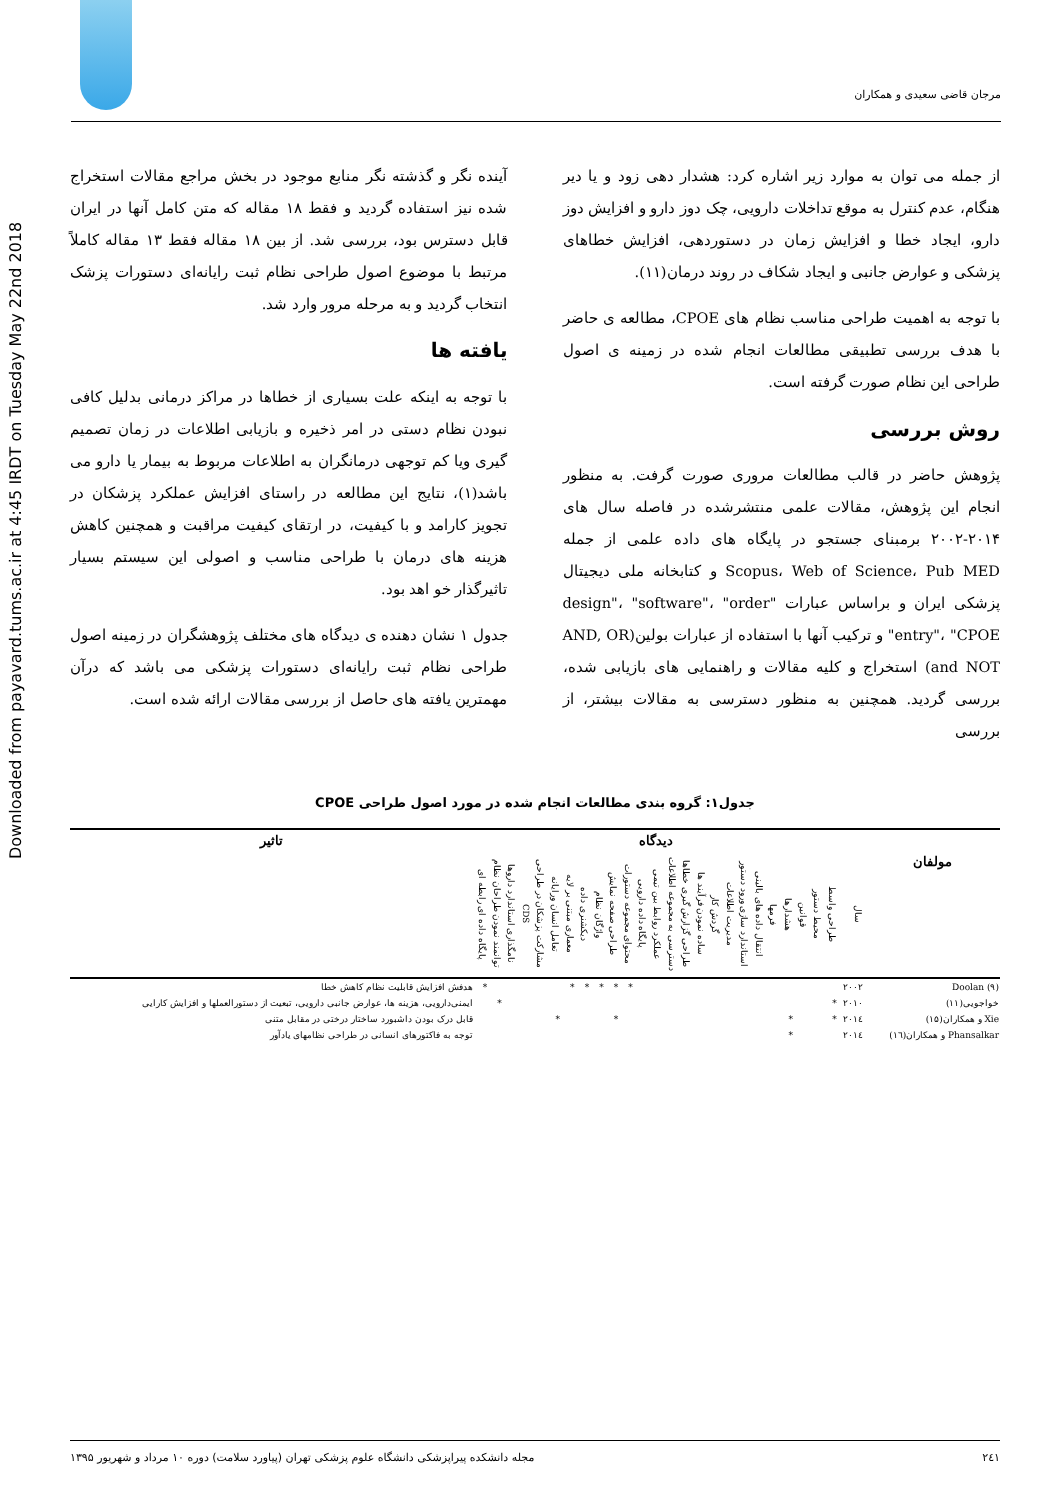Downloaded from payavard.tums.ac.ir at 4:45 IRDT on Tuesday May 22nd 2018
مرجان قاضی سعیدی و همکاران
از جمله می توان به موارد زیر اشاره کرد: هشدار دهی زود و یا دیر هنگام، عدم کنترل به موقع تداخلات دارویی، چک دوز دارو و افزایش دوز دارو، ایجاد خطا و افزایش زمان در دستوردهی، افزایش خطاهای پزشکی و عوارض جانبی و ایجاد شکاف در روند درمان(۱۱).
با توجه به اهمیت طراحی مناسب نظام های CPOE، مطالعه ی حاضر با هدف بررسی تطبیقی مطالعات انجام شده در زمینه ی اصول طراحی این نظام صورت گرفته است.
روش بررسی
پژوهش حاضر در قالب مطالعات مروری صورت گرفت. به منظور انجام این پژوهش، مقالات علمی منتشرشده در فاصله سال های ۲۰۱۴-۲۰۰۲ برمبنای جستجو در پایگاه های داده علمی از جمله Scopus، Web of Science، Pub MED و کتابخانه ملی دیجیتال پزشکی ایران و براساس عبارات "design"، "software"، "order entry"، "CPOE" و ترکیب آنها با استفاده از عبارات بولین(AND, OR and NOT) استخراج و کلیه مقالات و راهنمایی های بازیابی شده، بررسی گردید. همچنین به منظور دسترسی به مقالات بیشتر، از بررسی
آینده نگر و گذشته نگر منابع موجود در بخش مراجع مقالات استخراج شده نیز استفاده گردید و فقط ۱۸ مقاله که متن کامل آنها در ایران قابل دسترس بود، بررسی شد. از بین ۱۸ مقاله فقط ۱۳ مقاله کاملاً مرتبط با موضوع اصول طراحی نظام ثبت رایانه‌ای دستورات پزشک انتخاب گردید و به مرحله مرور وارد شد.
یافته ها
با توجه به اینکه علت بسیاری از خطاها در مراکز درمانی بدلیل کافی نبودن نظام دستی در امر ذخیره و بازیابی اطلاعات در زمان تصمیم گیری ویا کم توجهی درمانگران به اطلاعات مربوط به بیمار یا دارو می باشد(۱)، نتایج این مطالعه در راستای افزایش عملکرد پزشکان در تجویز کارامد و با کیفیت، در ارتقای کیفیت مراقبت و همچنین کاهش هزینه های درمان با طراحی مناسب و اصولی این سیستم بسیار تاثیرگذار خو اهد بود.
جدول ۱ نشان دهنده ی دیدگاه های مختلف پژوهشگران در زمینه اصول طراحی نظام ثبت رایانه‌ای دستورات پزشکی می باشد که درآن مهمترین یافته های حاصل از بررسی مقالات ارائه شده است.
جدول۱: گروه بندی مطالعات انجام شده در مورد اصول طراحی CPOE
| | | دیدگاه | | | | | | | | | | | | | | | | | | | | | | | | | تاثیر |
| --- | --- | --- | --- | --- | --- | --- | --- | --- | --- | --- | --- | --- | --- | --- | --- | --- | --- | --- | --- | --- | --- | --- | --- | --- | --- | --- | --- |
| مولفان | سال | طراحی واسط | محیط دستور | قوانین | هشدارها | فرمها | انتقال داده های بالینی | استاندارد سازی ورود دستور | مدیریت اطلاعات | گردش کار | ساده نمودن فرآیند ها | طراحی گزارش گیری خطاها | دسترسی به مجموعه اطلاعات | عملکرد روابط بین تیمی | پایگاه داده دارویی | محتوای مجموعه دستورات | طراحی صفحه نمایش | واژگان نظام | دیکشنری داده | معماری مبتنی بر لایه | تعامل انسان ورایانه | مشارکت پزشکان در طراحی | CDS | نامگذاری استاندارد داروها | توانمند نمودن طراحان نظام | پایگاه داده ای رابطه ای | |
| Doolan (۹) | ۲۰۰۲ | | | | | | | | | | | | | | | * | * | * | * | * | | | | | | * | هدفش افزایش قابلیت نظام کاهش خطا |
| خواجویی(۱۱) | ۲۰۱۰ | * | | | | | | | | | | | | | | | | | | | | | | | * | | ایمنی‌دارویی، هزینه ها، عوارض جانبی دارویی، تبعیت از دستورالعملها و افزایش کارایی |
| Xie و همکاران(۱۵) | ۲۰۱٤ | * | | | * | | | | | | | | | | | | * | | | | * | | | | | | قابل درک بودن داشبورد ساختار درختی در مقابل متنی |
| Phansalkar و همکاران(۱٦) | ۲۰۱٤ | | | | * | | | | | | | | | | | | | | | | | | | | | | توجه به فاکتورهای انسانی در طراحی نظامهای یادآور |
۲٤۱ مجله دانشکده پیراپزشکی دانشگاه علوم پزشکی تهران (پیاورد سلامت) دوره ۱۰ مرداد و شهریور ۱۳۹۵